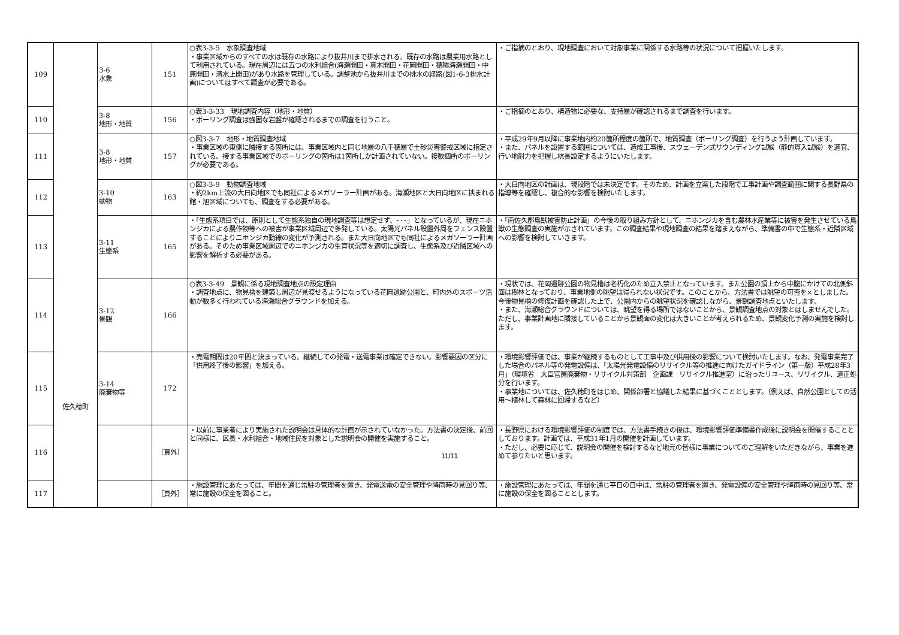| 109 | 佐久穂町 | 3-6 水象 | 151 | ○表3-3-5 水象調査地域 ・事業区域からのすべての水は既存の水路により抜井川まで排水される。既存の水路は農業用水路として利用されている。現在周辺には五つの水利組合(海瀬開田・真木開田・花岡開田・穂積海瀬開田・中原開田・清水上開田)があり水路を管理している。調整池から抜井川までの排水の経路(図1-6-3排水計画)についてはすべて調査が必要である。 | ・ご指摘のとおり、現地調査において対象事業に関係する水路等の状況について把握いたします。 |
| 110 | | 3-8 地形・地質 | 156 | ○表3-3-33 現地調査内容（地形・地質） ・ボーリング調査は強固な岩盤が確認されるまでの調査を行うこと。 | ・ご指摘のとおり、構造物に必要な、支持層が確認されるまで調査を行います。 |
| 111 | | 3-8 地形・地質 | 157 | ○図3-3-7 地形・地質調査地域 ・事業区域の東側に隣接する箇所には、事業区域内と同じ地層の八千穂層で土砂災害警戒区域に指定されている。接する事業区域でのボーリングの箇所は1箇所しか計画されていない。複数個所のボーリングが必要である。 | ・平成29年9月以降に事業地内約20箇所程度の箇所で、地質調査（ボーリング調査）を行うよう計画しています。 ・また、パネルを設置する範囲については、造成工事後、スウェーデン式サウンディング試験（静的貫入試験）を適宜、行い地耐力を把握し杭長設定するようにいたします。 |
| 112 | | 3-10 動物 | 163 | ○図3-3-9 動物調査地域 ・約2km上流の大日向地区でも同社によるメガソーラー計画がある。海瀬地区と大日向地区に挟まれる館・旭区域についても、調査をする必要がある。 | ・大日向地区の計画は、現段階では未決定です。そのため、計画を立案した段階で工事計画や調査範囲に関する長野県の指導等を確認し、複合的な影響を検討いたします。 |
| 113 | | 3-11 生態系 | 165 | ・「生態系項目では、原則として生態系独自の現地調査等は想定せず、･･･」となっているが、現在ニホンジカによる農作物等への被害が事業区域周辺で多発している。太陽光パネル設置外周をフェンス設置することによりニホンジカ動線の変化が予測される。また大日向地区でも同社によるメガソーラー計画がある。そのため事業区域周辺でのニホンジカの生育状況等を適切に調査し、生態系及び近隣区域への影響を解析する必要がある。 | ・「南佐久郡鳥獣被害防止計画」の今後の取り組み方針として、ニホンジカを含む農林水産業等に被害を発生させている鳥獣の生態調査の実施が示されています。この調査結果や現地調査の結果を踏まえながら、準備書の中で生態系・近隣区域への影響を検討していきます。 |
| 114 | | 3-12 景観 | 166 | ○表3-3-49 景観に係る現地調査地点の設定理由 ・調査地点に、物見櫓を建築し周辺が見渡せるようになっている花岡遺跡公園と、町内外のスポーツ活動が数多く行われている海瀬総合グラウンドを加える。 | ・現状では、花岡遺跡公園の物見櫓は老朽化のため立入禁止となっています。また公園の頂上から中腹にかけての北側斜面は樹林となっており、事業地側の眺望は得られない状況です。このことから、方法書では眺望の可否を×としました。今後物見櫓の修復計画を確認した上で、公園内からの眺望状況を確認しながら、景観調査地点といたします。 ・また、海瀬総合グラウンドについては、眺望を得る場所ではないことから、景観調査地点の対象とはしませんでした。ただし、事業計画地に隣接していることから景観面の変化は大きいことが考えられるため、景観変化予測の実施を検討します。 |
| 115 | | 3-14 廃棄物等 | 172 | ・売電期間は20年間と決まっている。継続しての発電・送電事業は確定できない。影響要因の区分に「供用終了後の影響」を加える。 | ・環境影響評価では、事業が継続するものとして工事中及び供用後の影響について検討いたします。なお、発電事業完了した場合のパネル等の発電設備は、「太陽光発電設備のリサイクル等の推進に向けたガイドライン（第一版）平成28年3月」（環境省 大臣官房廃棄物・リサイクル対策部 企画課 リサイクル推進室）に沿ったリユース、リサイクル、適正処分を行います。 ・事業地については、佐久穂町をはじめ、関係部署と協議した結果に基づくこととします。（例えば、自然公園としての活用～植林して森林に回帰するなど） |
| 116 | | | ［頁外］ | ・以前に事業者により実施された説明会は具体的な計画が示されていなかった。方法書の決定後、前回と同様に、区長・水利組合・地域住民を対象とした説明会の開催を実施すること。 | ・長野県における環境影響評価の制度では、方法書手続きの後は、環境影響評価準備書作成後に説明会を開催することとしております。計画では、平成31年1月の開催を計画しています。 ・ただし、必要に応じて、説明会の開催を検討するなど地元の皆様に事業についてのご理解をいただきながら、事業を進めて参りたいと思います。 |
| 117 | | | ［頁外］ | ・施設管理にあたっては、年間を通じ常駐の管理者を置き、発電送電の安全管理や降雨時の見回り等、常に施設の保全を図ること。 | ・施設管理にあたっては、年間を通じ平日の日中は、常駐の管理者を置き、発電設備の安全管理や降雨時の見回り等、常に施設の保全を図ることとします。 |
11/11